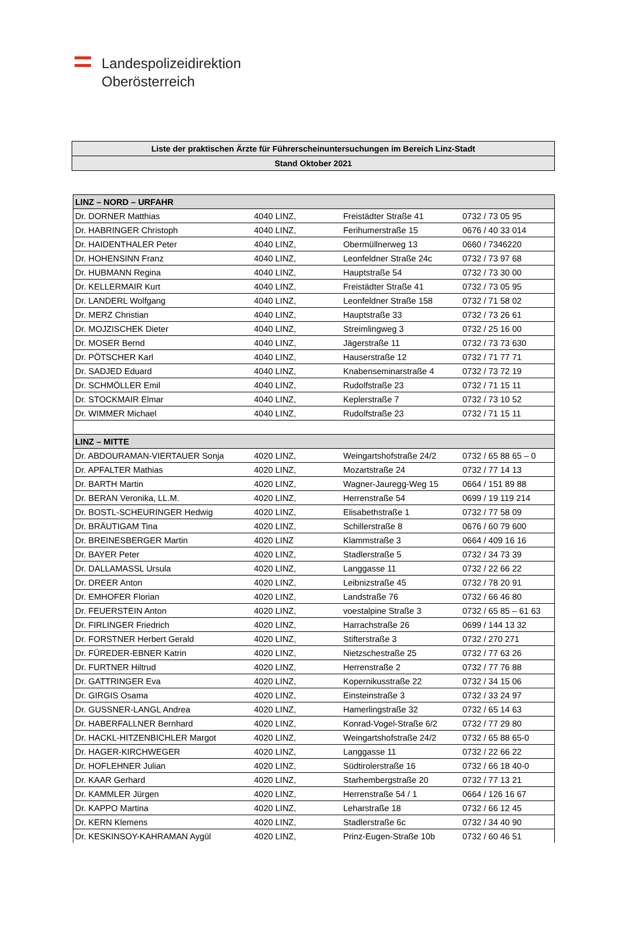Landespolizeidirektion
Oberösterreich
| Liste der praktischen Ärzte für Führerscheinuntersuchungen im Bereich Linz-Stadt |
| Stand Oktober 2021 |
| LINZ – NORD – URFAHR | | | |
| --- | --- | --- | --- |
| Dr. DORNER Matthias | 4040 LINZ, | Freistädter Straße 41 | 0732 / 73 05 95 |
| Dr. HABRINGER Christoph | 4040 LINZ, | Ferihumerstraße 15 | 0676 / 40 33 014 |
| Dr. HAIDENTHALER Peter | 4040 LINZ, | Obermüllnerweg 13 | 0660 / 7346220 |
| Dr. HOHENSINN Franz | 4040 LINZ, | Leonfeldner Straße 24c | 0732 / 73 97 68 |
| Dr. HUBMANN Regina | 4040 LINZ, | Hauptstraße 54 | 0732 / 73 30 00 |
| Dr. KELLERMAIR Kurt | 4040 LINZ, | Freistädter Straße 41 | 0732 / 73 05 95 |
| Dr. LANDERL Wolfgang | 4040 LINZ, | Leonfeldner Straße 158 | 0732 / 71 58 02 |
| Dr. MERZ Christian | 4040 LINZ, | Hauptstraße 33 | 0732 / 73 26 61 |
| Dr. MOJZISCHEK Dieter | 4040 LINZ, | Streimlingweg 3 | 0732 / 25 16 00 |
| Dr. MOSER Bernd | 4040 LINZ, | Jägerstraße 11 | 0732 / 73 73 630 |
| Dr. PÖTSCHER Karl | 4040 LINZ, | Hauserstraße 12 | 0732 / 71 77 71 |
| Dr. SADJED Eduard | 4040 LINZ, | Knabenseminarstraße 4 | 0732 / 73 72 19 |
| Dr. SCHMÖLLER Emil | 4040 LINZ, | Rudolfstraße 23 | 0732 / 71 15 11 |
| Dr. STOCKMAIR Elmar | 4040 LINZ, | Keplerstraße 7 | 0732 / 73 10 52 |
| Dr. WIMMER Michael | 4040 LINZ, | Rudolfstraße 23 | 0732 / 71 15 11 |
| LINZ – MITTE | | | |
| Dr. ABDOURAMAN-VIERTAUER Sonja | 4020 LINZ, | Weingartshofstraße 24/2 | 0732 / 65 88 65 – 0 |
| Dr. APFALTER Mathias | 4020 LINZ, | Mozartstraße 24 | 0732 / 77 14 13 |
| Dr. BARTH Martin | 4020 LINZ, | Wagner-Jauregg-Weg 15 | 0664 / 151 89 88 |
| Dr. BERAN Veronika, LL.M. | 4020 LINZ, | Herrenstraße 54 | 0699 / 19 119 214 |
| Dr. BOSTL-SCHEURINGER Hedwig | 4020 LINZ, | Elisabethstraße 1 | 0732 / 77 58 09 |
| Dr. BRÄUTIGAM Tina | 4020 LINZ, | Schillerstraße 8 | 0676 / 60 79 600 |
| Dr. BREINESBERGER Martin | 4020 LINZ | Klammstraße 3 | 0664 / 409 16 16 |
| Dr. BAYER Peter | 4020 LINZ, | Stadlerstraße 5 | 0732 / 34 73 39 |
| Dr. DALLAMASSL Ursula | 4020 LINZ, | Langgasse 11 | 0732 / 22 66 22 |
| Dr. DREER Anton | 4020 LINZ, | Leibnizstraße 45 | 0732 / 78 20 91 |
| Dr. EMHOFER Florian | 4020 LINZ, | Landstraße 76 | 0732 / 66 46 80 |
| Dr. FEUERSTEIN Anton | 4020 LINZ, | voestalpine Straße 3 | 0732 / 65 85 – 61 63 |
| Dr. FIRLINGER Friedrich | 4020 LINZ, | Harrachstraße 26 | 0699 / 144 13 32 |
| Dr. FORSTNER Herbert Gerald | 4020 LINZ, | Stifterstraße 3 | 0732 / 270 271 |
| Dr. FÜREDER-EBNER Katrin | 4020 LINZ, | Nietzschestraße 25 | 0732 / 77 63 26 |
| Dr. FURTNER Hiltrud | 4020 LINZ, | Herrenstraße 2 | 0732 / 77 76 88 |
| Dr. GATTRINGER Eva | 4020 LINZ, | Kopernikusstraße 22 | 0732 / 34 15 06 |
| Dr. GIRGIS Osama | 4020 LINZ, | Einsteinstraße 3 | 0732 / 33 24 97 |
| Dr. GUSSNER-LANGL Andrea | 4020 LINZ, | Hamerlingstraße 32 | 0732 / 65 14 63 |
| Dr. HABERFALLNER Bernhard | 4020 LINZ, | Konrad-Vogel-Straße 6/2 | 0732 / 77 29 80 |
| Dr. HACKL-HITZENBICHLER Margot | 4020 LINZ, | Weingartshofstraße 24/2 | 0732 / 65 88 65-0 |
| Dr. HAGER-KIRCHWEGER | 4020 LINZ, | Langgasse 11 | 0732 / 22 66 22 |
| Dr. HOFLEHNER Julian | 4020 LINZ, | Südtirolerstraße 16 | 0732 / 66 18 40-0 |
| Dr. KAAR Gerhard | 4020 LINZ, | Starhembergstraße 20 | 0732 / 77 13 21 |
| Dr. KAMMLER Jürgen | 4020 LINZ, | Herrenstraße 54 / 1 | 0664 / 126 16 67 |
| Dr. KAPPO Martina | 4020 LINZ, | Leharstraße 18 | 0732 / 66 12 45 |
| Dr. KERN Klemens | 4020 LINZ, | Stadlerstraße 6c | 0732 / 34 40 90 |
| Dr. KESKINSOY-KAHRAMAN Aygül | 4020 LINZ, | Prinz-Eugen-Straße 10b | 0732 / 60 46 51 |